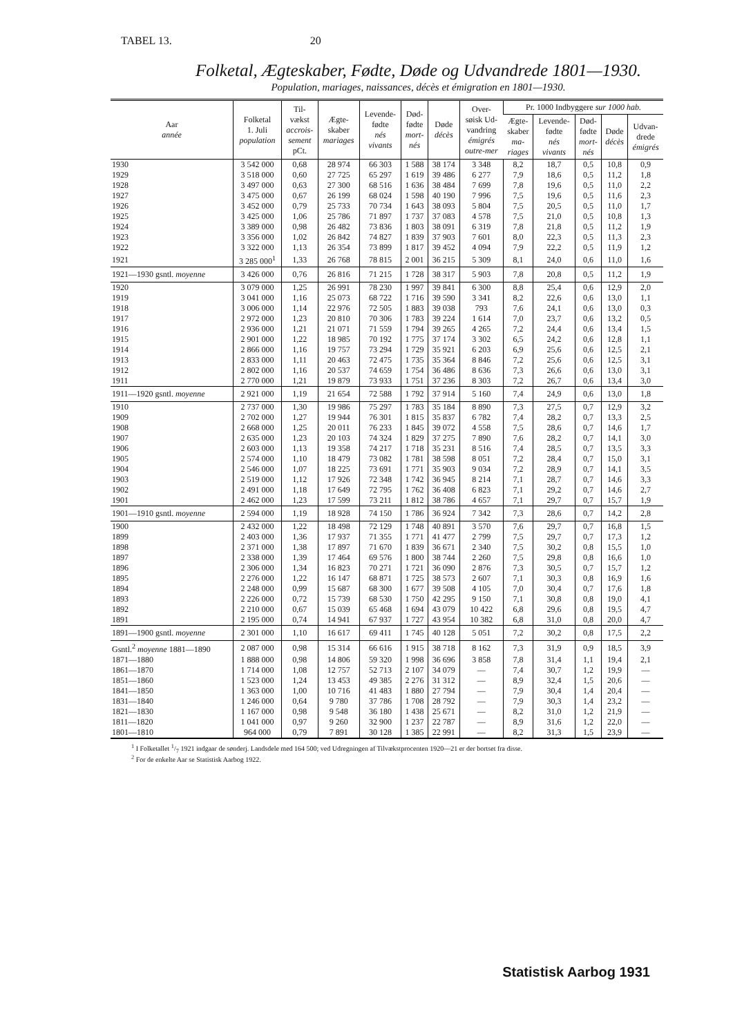TABEL 13. 20
Folketal, Ægteskaber, Fødte, Døde og Udvandrede 1801—1930.
Population, mariages, naissances, décès et émigration en 1801—1930.
| Aar année | Folketal 1. Juli population | Til- vækst accrois- sement pCt. | Ægte- skaber mariages | Levende- fødte nés vivants | Død- fødte mort- nés | Døde décès | Over- søisk Ud- vandring émigrés outre-mer | Pr. 1000 Indbyggere sur 1000 hab. | | | | |
| --- | --- | --- | --- | --- | --- | --- | --- | --- | --- | --- | --- | --- |
| | | | | | | | | Ægte- skaber ma- riages | Levende- fødte nés vivants | Død- fødte mort- nés | Døde décès | Udvan- drede émigrés |
| 1930 | 3 542 000 | 0,68 | 28 974 | 66 303 | 1 588 | 38 174 | 3 348 | 8,2 | 18,7 | 0,5 | 10,8 | 0,9 |
| 1929 | 3 518 000 | 0,60 | 27 725 | 65 297 | 1 619 | 39 486 | 6 277 | 7,9 | 18,6 | 0,5 | 11,2 | 1,8 |
| 1928 | 3 497 000 | 0,63 | 27 300 | 68 516 | 1 636 | 38 484 | 7 699 | 7,8 | 19,6 | 0,5 | 11,0 | 2,2 |
| 1927 | 3 475 000 | 0,67 | 26 199 | 68 024 | 1 598 | 40 190 | 7 996 | 7,5 | 19,6 | 0,5 | 11,6 | 2,3 |
| 1926 | 3 452 000 | 0,79 | 25 733 | 70 734 | 1 643 | 38 093 | 5 804 | 7,5 | 20,5 | 0,5 | 11,0 | 1,7 |
| 1925 | 3 425 000 | 1,06 | 25 786 | 71 897 | 1 737 | 37 083 | 4 578 | 7,5 | 21,0 | 0,5 | 10,8 | 1,3 |
| 1924 | 3 389 000 | 0,98 | 26 482 | 73 836 | 1 803 | 38 091 | 6 319 | 7,8 | 21,8 | 0,5 | 11,2 | 1,9 |
| 1923 | 3 356 000 | 1,02 | 26 842 | 74 827 | 1 839 | 37 903 | 7 601 | 8,0 | 22,3 | 0,5 | 11,3 | 2,3 |
| 1922 | 3 322 000 | 1,13 | 26 354 | 73 899 | 1 817 | 39 452 | 4 094 | 7,9 | 22,2 | 0,5 | 11,9 | 1,2 |
| 1921 | 3 285 000<sup>1</sup> | 1,33 | 26 768 | 78 815 | 2 001 | 36 215 | 5 309 | 8,1 | 24,0 | 0,6 | 11,0 | 1,6 |
| 1921—1930 gsntl. moyenne | 3 426 000 | 0,76 | 26 816 | 71 215 | 1 728 | 38 317 | 5 903 | 7,8 | 20,8 | 0,5 | 11,2 | 1,9 |
| 1920 | 3 079 000 | 1,25 | 26 991 | 78 230 | 1 997 | 39 841 | 6 300 | 8,8 | 25,4 | 0,6 | 12,9 | 2,0 |
| 1919 | 3 041 000 | 1,16 | 25 073 | 68 722 | 1 716 | 39 590 | 3 341 | 8,2 | 22,6 | 0,6 | 13,0 | 1,1 |
| 1918 | 3 006 000 | 1,14 | 22 976 | 72 505 | 1 883 | 39 038 | 793 | 7,6 | 24,1 | 0,6 | 13,0 | 0,3 |
| 1917 | 2 972 000 | 1,23 | 20 810 | 70 306 | 1 783 | 39 224 | 1 614 | 7,0 | 23,7 | 0,6 | 13,2 | 0,5 |
| 1916 | 2 936 000 | 1,21 | 21 071 | 71 559 | 1 794 | 39 265 | 4 265 | 7,2 | 24,4 | 0,6 | 13,4 | 1,5 |
| 1915 | 2 901 000 | 1,22 | 18 985 | 70 192 | 1 775 | 37 174 | 3 302 | 6,5 | 24,2 | 0,6 | 12,8 | 1,1 |
| 1914 | 2 866 000 | 1,16 | 19 757 | 73 294 | 1 729 | 35 921 | 6 203 | 6,9 | 25,6 | 0,6 | 12,5 | 2,1 |
| 1913 | 2 833 000 | 1,11 | 20 463 | 72 475 | 1 735 | 35 364 | 8 846 | 7,2 | 25,6 | 0,6 | 12,5 | 3,1 |
| 1912 | 2 802 000 | 1,16 | 20 537 | 74 659 | 1 754 | 36 486 | 8 636 | 7,3 | 26,6 | 0,6 | 13,0 | 3,1 |
| 1911 | 2 770 000 | 1,21 | 19 879 | 73 933 | 1 751 | 37 236 | 8 303 | 7,2 | 26,7 | 0,6 | 13,4 | 3,0 |
| 1911—1920 gsntl. moyenne | 2 921 000 | 1,19 | 21 654 | 72 588 | 1 792 | 37 914 | 5 160 | 7,4 | 24,9 | 0,6 | 13,0 | 1,8 |
| 1910 | 2 737 000 | 1,30 | 19 986 | 75 297 | 1 783 | 35 184 | 8 890 | 7,3 | 27,5 | 0,7 | 12,9 | 3,2 |
| 1909 | 2 702 000 | 1,27 | 19 944 | 76 301 | 1 815 | 35 837 | 6 782 | 7,4 | 28,2 | 0,7 | 13,3 | 2,5 |
| 1908 | 2 668 000 | 1,25 | 20 011 | 76 233 | 1 845 | 39 072 | 4 558 | 7,5 | 28,6 | 0,7 | 14,6 | 1,7 |
| 1907 | 2 635 000 | 1,23 | 20 103 | 74 324 | 1 829 | 37 275 | 7 890 | 7,6 | 28,2 | 0,7 | 14,1 | 3,0 |
| 1906 | 2 603 000 | 1,13 | 19 358 | 74 217 | 1 718 | 35 231 | 8 516 | 7,4 | 28,5 | 0,7 | 13,5 | 3,3 |
| 1905 | 2 574 000 | 1,10 | 18 479 | 73 082 | 1 781 | 38 598 | 8 051 | 7,2 | 28,4 | 0,7 | 15,0 | 3,1 |
| 1904 | 2 546 000 | 1,07 | 18 225 | 73 691 | 1 771 | 35 903 | 9 034 | 7,2 | 28,9 | 0,7 | 14,1 | 3,5 |
| 1903 | 2 519 000 | 1,12 | 17 926 | 72 348 | 1 742 | 36 945 | 8 214 | 7,1 | 28,7 | 0,7 | 14,6 | 3,3 |
| 1902 | 2 491 000 | 1,18 | 17 649 | 72 795 | 1 762 | 36 408 | 6 823 | 7,1 | 29,2 | 0,7 | 14,6 | 2,7 |
| 1901 | 2 462 000 | 1,23 | 17 599 | 73 211 | 1 812 | 38 786 | 4 657 | 7,1 | 29,7 | 0,7 | 15,7 | 1,9 |
| 1901—1910 gsntl. moyenne | 2 594 000 | 1,19 | 18 928 | 74 150 | 1 786 | 36 924 | 7 342 | 7,3 | 28,6 | 0,7 | 14,2 | 2,8 |
| 1900 | 2 432 000 | 1,22 | 18 498 | 72 129 | 1 748 | 40 891 | 3 570 | 7,6 | 29,7 | 0,7 | 16,8 | 1,5 |
| 1899 | 2 403 000 | 1,36 | 17 937 | 71 355 | 1 771 | 41 477 | 2 799 | 7,5 | 29,7 | 0,7 | 17,3 | 1,2 |
| 1898 | 2 371 000 | 1,38 | 17 897 | 71 670 | 1 839 | 36 671 | 2 340 | 7,5 | 30,2 | 0,8 | 15,5 | 1,0 |
| 1897 | 2 338 000 | 1,39 | 17 464 | 69 576 | 1 800 | 38 744 | 2 260 | 7,5 | 29,8 | 0,8 | 16,6 | 1,0 |
| 1896 | 2 306 000 | 1,34 | 16 823 | 70 271 | 1 721 | 36 090 | 2 876 | 7,3 | 30,5 | 0,7 | 15,7 | 1,2 |
| 1895 | 2 276 000 | 1,22 | 16 147 | 68 871 | 1 725 | 38 573 | 2 607 | 7,1 | 30,3 | 0,8 | 16,9 | 1,6 |
| 1894 | 2 248 000 | 0,99 | 15 687 | 68 300 | 1 677 | 39 508 | 4 105 | 7,0 | 30,4 | 0,7 | 17,6 | 1,8 |
| 1893 | 2 226 000 | 0,72 | 15 739 | 68 530 | 1 750 | 42 295 | 9 150 | 7,1 | 30,8 | 0,8 | 19,0 | 4,1 |
| 1892 | 2 210 000 | 0,67 | 15 039 | 65 468 | 1 694 | 43 079 | 10 422 | 6,8 | 29,6 | 0,8 | 19,5 | 4,7 |
| 1891 | 2 195 000 | 0,74 | 14 941 | 67 937 | 1 727 | 43 954 | 10 382 | 6,8 | 31,0 | 0,8 | 20,0 | 4,7 |
| 1891—1900 gsntl. moyenne | 2 301 000 | 1,10 | 16 617 | 69 411 | 1 745 | 40 128 | 5 051 | 7,2 | 30,2 | 0,8 | 17,5 | 2,2 |
| Gsntl.<sup>2</sup> moyenne 1881—1890 | 2 087 000 | 0,98 | 15 314 | 66 616 | 1 915 | 38 718 | 8 162 | 7,3 | 31,9 | 0,9 | 18,5 | 3,9 |
| 1871—1880 | 1 888 000 | 0,98 | 14 806 | 59 320 | 1 998 | 36 696 | 3 858 | 7,8 | 31,4 | 1,1 | 19,4 | 2,1 |
| 1861—1870 | 1 714 000 | 1,08 | 12 757 | 52 713 | 2 107 | 34 079 | — | 7,4 | 30,7 | 1,2 | 19,9 | — |
| 1851—1860 | 1 523 000 | 1,24 | 13 453 | 49 385 | 2 276 | 31 312 | — | 8,9 | 32,4 | 1,5 | 20,6 | — |
| 1841—1850 | 1 363 000 | 1,00 | 10 716 | 41 483 | 1 880 | 27 794 | — | 7,9 | 30,4 | 1,4 | 20,4 | — |
| 1831—1840 | 1 246 000 | 0,64 | 9 780 | 37 786 | 1 708 | 28 792 | — | 7,9 | 30,3 | 1,4 | 23,2 | — |
| 1821—1830 | 1 167 000 | 0,98 | 9 548 | 36 180 | 1 438 | 25 671 | — | 8,2 | 31,0 | 1,2 | 21,9 | — |
| 1811—1820 | 1 041 000 | 0,97 | 9 260 | 32 900 | 1 237 | 22 787 | — | 8,9 | 31,6 | 1,2 | 22,0 | — |
| 1801—1810 | 964 000 | 0,79 | 7 891 | 30 128 | 1 385 | 22 991 | — | 8,2 | 31,3 | 1,5 | 23,9 | — |
<sup>1</sup> I Folketallet 1/7 1921 indgaar de sønderj. Landsdele med 164 500; ved Udregningen af Tilvækstprocenten 1920—21 er der bortset fra disse.
<sup>2</sup> For de enkelte Aar se Statistisk Aarbog 1922.
Statistisk Aarbog 1931